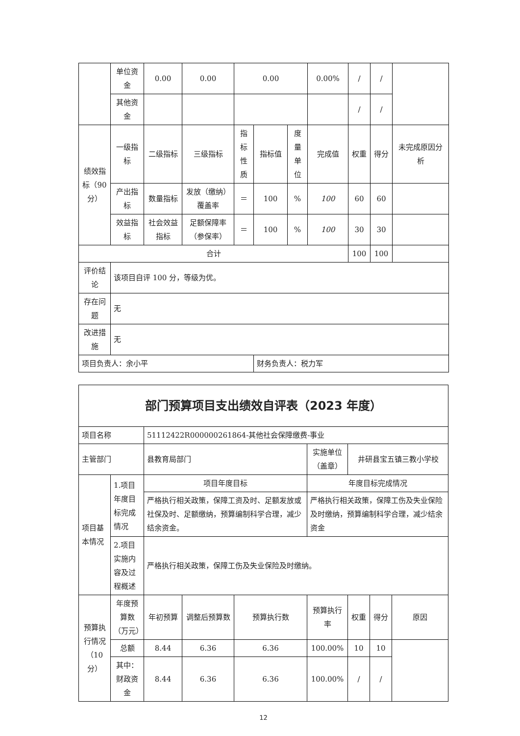| | 单位资金 | 0.00 | 0.00 | 0.00 | | | 0.00% | / | / | |
| | 其他资金 | | | | | | | / | / | |
| 绩效指标（90分） | 一级指标 | 二级指标 | 三级指标 | 指标性质 | 指标值 | 度量单位 | 完成值 | 权重 | 得分 | 未完成原因分析 |
| | 产出指标 | 数量指标 | 发放（缴纳）覆盖率 | ＝ | 100 | % | 100 | 60 | 60 | |
| | 效益指标 | 社会效益指标 | 足额保障率（参保率） | ＝ | 100 | % | 100 | 30 | 30 | |
| 合计 | | | | | | | | 100 | 100 | |
| 评价结论 | 该项目自评 100 分，等级为优。 | | | | | | | | | |
| 存在问题 | 无 | | | | | | | | | |
| 改进措施 | 无 | | | | | | | | | |
| 项目负责人：余小平 | | | | | 财务负责人：税力军 | | | | | |
| 部门预算项目支出绩效自评表（2023 年度） | | | | | | | | |
| 项目名称 | | 51112422R000000261864-其他社会保障缴费-事业 | | | | | | |
| 主管部门 | | 县教育局部门 | | | 实施单位（盖章） | 井研县宝五镇三教小学校 | | |
| 项目基本情况 | 1.项目年度目标完成情况 | 项目年度目标 | | | 年度目标完成情况 | | | |
| | | 严格执行相关政策，保障工资及时、足额发放或社保及时、足额缴纳，预算编制科学合理，减少结余资金。 | | | 严格执行相关政策，保障工伤及失业保险及时缴纳，预算编制科学合理，减少结余资金 | | | |
| | 2.项目实施内容及过程概述 | 严格执行相关政策，保障工伤及失业保险及时缴纳。 | | | | | | |
| 预算执行情况（10分） | 年度预算数（万元） | 年初预算 | 调整后预算数 | 预算执行数 | 预算执行率 | 权重 | 得分 | 原因 |
| | 总额 | 8.44 | 6.36 | 6.36 | 100.00% | 10 | 10 | |
| | 其中：财政资金 | 8.44 | 6.36 | 6.36 | 100.00% | / | / | |
12